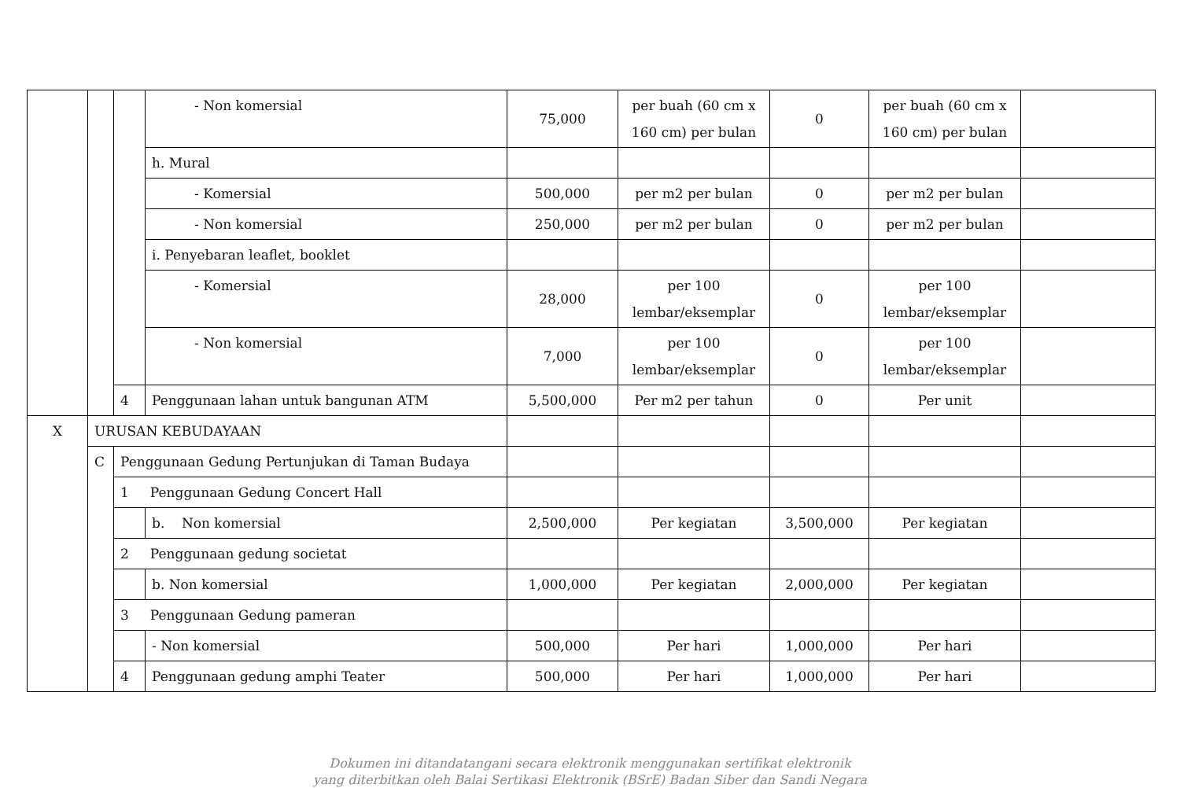| | | | - Non komersial | 75,000 | per buah (60 cm x 160 cm) per bulan | 0 | per buah (60 cm x 160 cm) per bulan | |
| | | | h. Mural | | | | | |
| | | | - Komersial | 500,000 | per m2 per bulan | 0 | per m2 per bulan | |
| | | | - Non komersial | 250,000 | per m2 per bulan | 0 | per m2 per bulan | |
| | | | i. Penyebaran leaflet, booklet | | | | | |
| | | | - Komersial | 28,000 | per 100 lembar/eksemplar | 0 | per 100 lembar/eksemplar | |
| | | | - Non komersial | 7,000 | per 100 lembar/eksemplar | 0 | per 100 lembar/eksemplar | |
| | | 4 | Penggunaan lahan untuk bangunan ATM | 5,500,000 | Per m2 per tahun | 0 | Per unit | |
| X | URUSAN KEBUDAYAAN | | | | | | | |
| | C | Penggunaan Gedung Pertunjukan di Taman Budaya | | | | | | |
| | | 1 Penggunaan Gedung Concert Hall | | | | | | |
| | | | b. Non komersial | 2,500,000 | Per kegiatan | 3,500,000 | Per kegiatan | |
| | | 2 Penggunaan gedung societat | | | | | | |
| | | | b. Non komersial | 1,000,000 | Per kegiatan | 2,000,000 | Per kegiatan | |
| | | 3 Penggunaan Gedung pameran | | | | | | |
| | | | - Non komersial | 500,000 | Per hari | 1,000,000 | Per hari | |
| | | 4 | Penggunaan gedung amphi Teater | 500,000 | Per hari | 1,000,000 | Per hari | |
Dokumen ini ditandatangani secara elektronik menggunakan sertifikat elektronik
yang diterbitkan oleh Balai Sertikasi Elektronik (BSrE) Badan Siber dan Sandi Negara